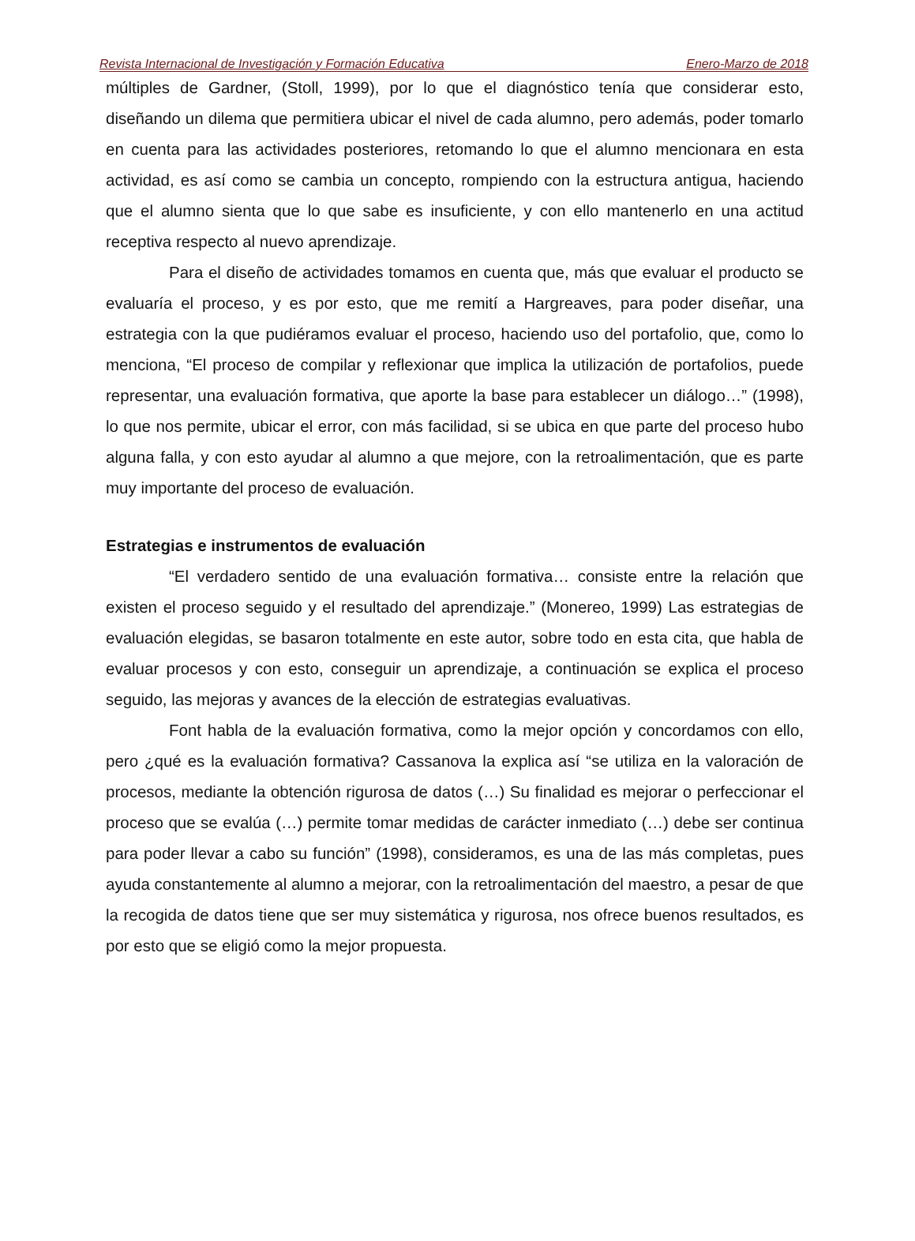Revista Internacional de Investigación y Formación Educativa Enero-Marzo de 2018
múltiples de Gardner, (Stoll, 1999), por lo que el diagnóstico tenía que considerar esto, diseñando un dilema que permitiera ubicar el nivel de cada alumno, pero además, poder tomarlo en cuenta para las actividades posteriores, retomando lo que el alumno mencionara en esta actividad, es así como se cambia un concepto, rompiendo con la estructura antigua, haciendo que el alumno sienta que lo que sabe es insuficiente, y con ello mantenerlo en una actitud receptiva respecto al nuevo aprendizaje.
Para el diseño de actividades tomamos en cuenta que, más que evaluar el producto se evaluaría el proceso, y es por esto, que me remití a Hargreaves, para poder diseñar, una estrategia con la que pudiéramos evaluar el proceso, haciendo uso del portafolio, que, como lo menciona, “El proceso de compilar y reflexionar que implica la utilización de portafolios, puede representar, una evaluación formativa, que aporte la base para establecer un diálogo…” (1998), lo que nos permite, ubicar el error, con más facilidad, si se ubica en que parte del proceso hubo alguna falla, y con esto ayudar al alumno a que mejore, con la retroalimentación, que es parte muy importante del proceso de evaluación.
Estrategias e instrumentos de evaluación
“El verdadero sentido de una evaluación formativa… consiste entre la relación que existen el proceso seguido y el resultado del aprendizaje.” (Monereo, 1999) Las estrategias de evaluación elegidas, se basaron totalmente en este autor, sobre todo en esta cita, que habla de evaluar procesos y con esto, conseguir un aprendizaje, a continuación se explica el proceso seguido, las mejoras y avances de la elección de estrategias evaluativas.
Font habla de la evaluación formativa, como la mejor opción y concordamos con ello, pero ¿qué es la evaluación formativa? Cassanova la explica así “se utiliza en la valoración de procesos, mediante la obtención rigurosa de datos (…) Su finalidad es mejorar o perfeccionar el proceso que se evalúa (…) permite tomar medidas de carácter inmediato (…) debe ser continua para poder llevar a cabo su función” (1998), consideramos, es una de las más completas, pues ayuda constantemente al alumno a mejorar, con la retroalimentación del maestro, a pesar de que la recogida de datos tiene que ser muy sistemática y rigurosa, nos ofrece buenos resultados, es por esto que se eligió como la mejor propuesta.